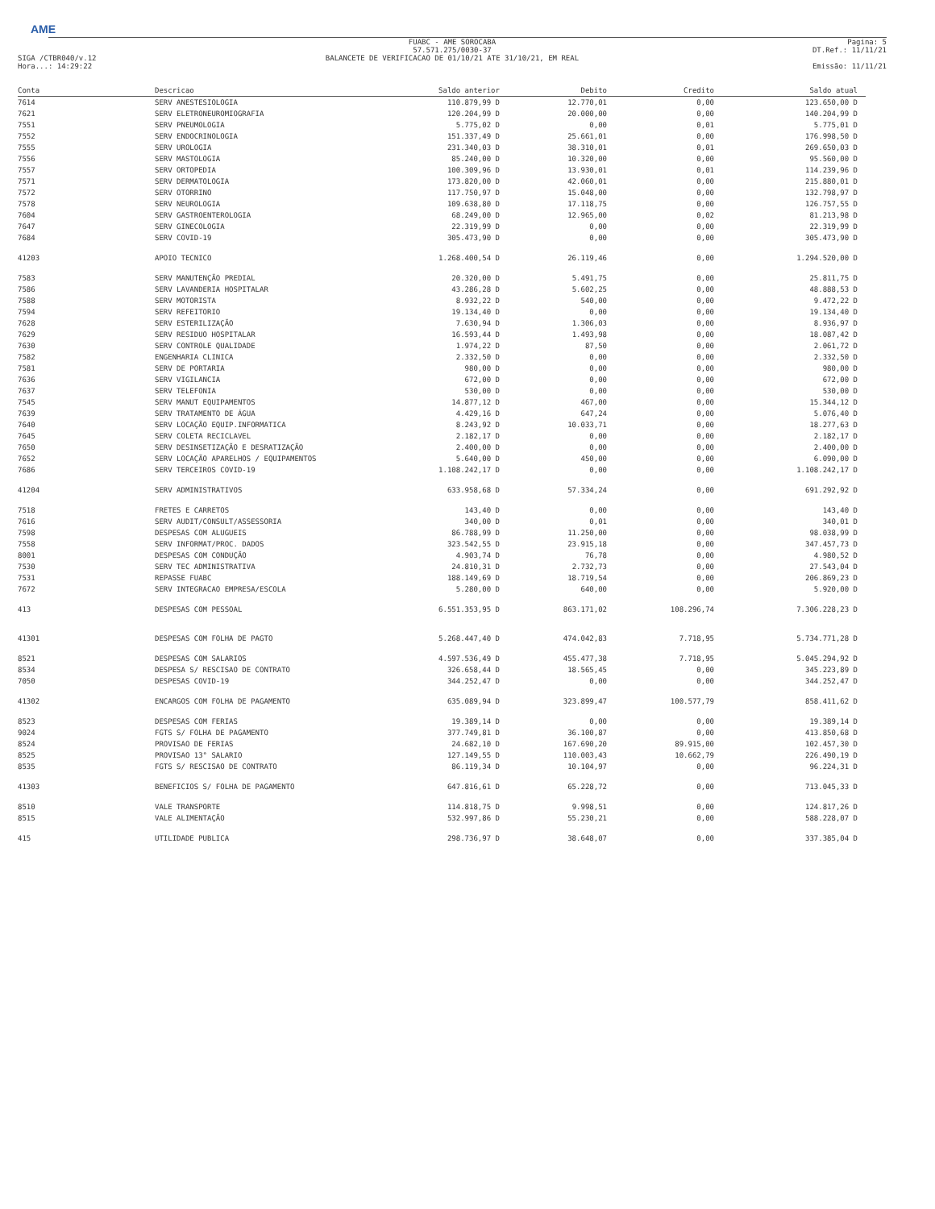AME
SIGA /CTBR040/v.12
Hora...: 14:29:22
FUABC - AME SOROCABA
57.571.275/0030-37
BALANCETE DE VERIFICACAO DE 01/10/21 ATE 31/10/21, EM REAL
Pagina: 5
DT.Ref.: 11/11/21
Emissão: 11/11/21
| Conta | Descricao | Saldo anterior | Debito | Credito | Saldo atual |
| --- | --- | --- | --- | --- | --- |
| 7614 | SERV ANESTESIOLOGIA | 110.879,99 D | 12.770,01 | 0,00 | 123.650,00 D |
| 7621 | SERV ELETRONEUROMIOGRAFIA | 120.204,99 D | 20.000,00 | 0,00 | 140.204,99 D |
| 7551 | SERV PNEUMOLOGIA | 5.775,02 D | 0,00 | 0,01 | 5.775,01 D |
| 7552 | SERV ENDOCRINOLOGIA | 151.337,49 D | 25.661,01 | 0,00 | 176.998,50 D |
| 7555 | SERV UROLOGIA | 231.340,03 D | 38.310,01 | 0,01 | 269.650,03 D |
| 7556 | SERV MASTOLOGIA | 85.240,00 D | 10.320,00 | 0,00 | 95.560,00 D |
| 7557 | SERV ORTOPEDIA | 100.309,96 D | 13.930,01 | 0,01 | 114.239,96 D |
| 7571 | SERV DERMATOLOGIA | 173.820,00 D | 42.060,01 | 0,00 | 215.880,01 D |
| 7572 | SERV OTORRINO | 117.750,97 D | 15.048,00 | 0,00 | 132.798,97 D |
| 7578 | SERV NEUROLOGIA | 109.638,80 D | 17.118,75 | 0,00 | 126.757,55 D |
| 7604 | SERV GASTROENTEROLOGIA | 68.249,00 D | 12.965,00 | 0,02 | 81.213,98 D |
| 7647 | SERV GINECOLOGIA | 22.319,99 D | 0,00 | 0,00 | 22.319,99 D |
| 7684 | SERV COVID-19 | 305.473,90 D | 0,00 | 0,00 | 305.473,90 D |
| 41203 | APOIO TECNICO | 1.268.400,54 D | 26.119,46 | 0,00 | 1.294.520,00 D |
| 7583 | SERV MANUTENÇÃO PREDIAL | 20.320,00 D | 5.491,75 | 0,00 | 25.811,75 D |
| 7586 | SERV LAVANDERIA HOSPITALAR | 43.286,28 D | 5.602,25 | 0,00 | 48.888,53 D |
| 7588 | SERV MOTORISTA | 8.932,22 D | 540,00 | 0,00 | 9.472,22 D |
| 7594 | SERV REFEITORIO | 19.134,40 D | 0,00 | 0,00 | 19.134,40 D |
| 7628 | SERV ESTERILIZAÇÃO | 7.630,94 D | 1.306,03 | 0,00 | 8.936,97 D |
| 7629 | SERV RESIDUO HOSPITALAR | 16.593,44 D | 1.493,98 | 0,00 | 18.087,42 D |
| 7630 | SERV CONTROLE QUALIDADE | 1.974,22 D | 87,50 | 0,00 | 2.061,72 D |
| 7582 | ENGENHARIA CLINICA | 2.332,50 D | 0,00 | 0,00 | 2.332,50 D |
| 7581 | SERV DE PORTARIA | 980,00 D | 0,00 | 0,00 | 980,00 D |
| 7636 | SERV VIGILANCIA | 672,00 D | 0,00 | 0,00 | 672,00 D |
| 7637 | SERV TELEFONIA | 530,00 D | 0,00 | 0,00 | 530,00 D |
| 7545 | SERV MANUT EQUIPAMENTOS | 14.877,12 D | 467,00 | 0,00 | 15.344,12 D |
| 7639 | SERV TRATAMENTO DE ÁGUA | 4.429,16 D | 647,24 | 0,00 | 5.076,40 D |
| 7640 | SERV LOCAÇÃO EQUIP.INFORMATICA | 8.243,92 D | 10.033,71 | 0,00 | 18.277,63 D |
| 7645 | SERV COLETA RECICLAVEL | 2.182,17 D | 0,00 | 0,00 | 2.182,17 D |
| 7650 | SERV DESINSETIZAÇÃO E DESRATIZAÇÃO | 2.400,00 D | 0,00 | 0,00 | 2.400,00 D |
| 7652 | SERV LOCAÇÃO APARELHOS / EQUIPAMENTOS | 5.640,00 D | 450,00 | 0,00 | 6.090,00 D |
| 7686 | SERV TERCEIROS COVID-19 | 1.108.242,17 D | 0,00 | 0,00 | 1.108.242,17 D |
| 41204 | SERV ADMINISTRATIVOS | 633.958,68 D | 57.334,24 | 0,00 | 691.292,92 D |
| 7518 | FRETES E CARRETOS | 143,40 D | 0,00 | 0,00 | 143,40 D |
| 7616 | SERV AUDIT/CONSULT/ASSESSORIA | 340,00 D | 0,01 | 0,00 | 340,01 D |
| 7598 | DESPESAS COM ALUGUEIS | 86.788,99 D | 11.250,00 | 0,00 | 98.038,99 D |
| 7558 | SERV INFORMAT/PROC. DADOS | 323.542,55 D | 23.915,18 | 0,00 | 347.457,73 D |
| 8001 | DESPESAS COM CONDUÇÃO | 4.903,74 D | 76,78 | 0,00 | 4.980,52 D |
| 7530 | SERV TEC ADMINISTRATIVA | 24.810,31 D | 2.732,73 | 0,00 | 27.543,04 D |
| 7531 | REPASSE FUABC | 188.149,69 D | 18.719,54 | 0,00 | 206.869,23 D |
| 7672 | SERV INTEGRACAO EMPRESA/ESCOLA | 5.280,00 D | 640,00 | 0,00 | 5.920,00 D |
| 413 | DESPESAS COM PESSOAL | 6.551.353,95 D | 863.171,02 | 108.296,74 | 7.306.228,23 D |
| 41301 | DESPESAS COM FOLHA DE PAGTO | 5.268.447,40 D | 474.042,83 | 7.718,95 | 5.734.771,28 D |
| 8521 | DESPESAS COM SALARIOS | 4.597.536,49 D | 455.477,38 | 7.718,95 | 5.045.294,92 D |
| 8534 | DESPESA S/ RESCISAO DE CONTRATO | 326.658,44 D | 18.565,45 | 0,00 | 345.223,89 D |
| 7050 | DESPESAS COVID-19 | 344.252,47 D | 0,00 | 0,00 | 344.252,47 D |
| 41302 | ENCARGOS COM FOLHA DE PAGAMENTO | 635.089,94 D | 323.899,47 | 100.577,79 | 858.411,62 D |
| 8523 | DESPESAS COM FERIAS | 19.389,14 D | 0,00 | 0,00 | 19.389,14 D |
| 9024 | FGTS S/ FOLHA DE PAGAMENTO | 377.749,81 D | 36.100,87 | 0,00 | 413.850,68 D |
| 8524 | PROVISAO DE FERIAS | 24.682,10 D | 167.690,20 | 89.915,00 | 102.457,30 D |
| 8525 | PROVISAO 13° SALARIO | 127.149,55 D | 110.003,43 | 10.662,79 | 226.490,19 D |
| 8535 | FGTS S/ RESCISAO DE CONTRATO | 86.119,34 D | 10.104,97 | 0,00 | 96.224,31 D |
| 41303 | BENEFICIOS S/ FOLHA DE PAGAMENTO | 647.816,61 D | 65.228,72 | 0,00 | 713.045,33 D |
| 8510 | VALE TRANSPORTE | 114.818,75 D | 9.998,51 | 0,00 | 124.817,26 D |
| 8515 | VALE ALIMENTAÇÃO | 532.997,86 D | 55.230,21 | 0,00 | 588.228,07 D |
| 415 | UTILIDADE PUBLICA | 298.736,97 D | 38.648,07 | 0,00 | 337.385,04 D |